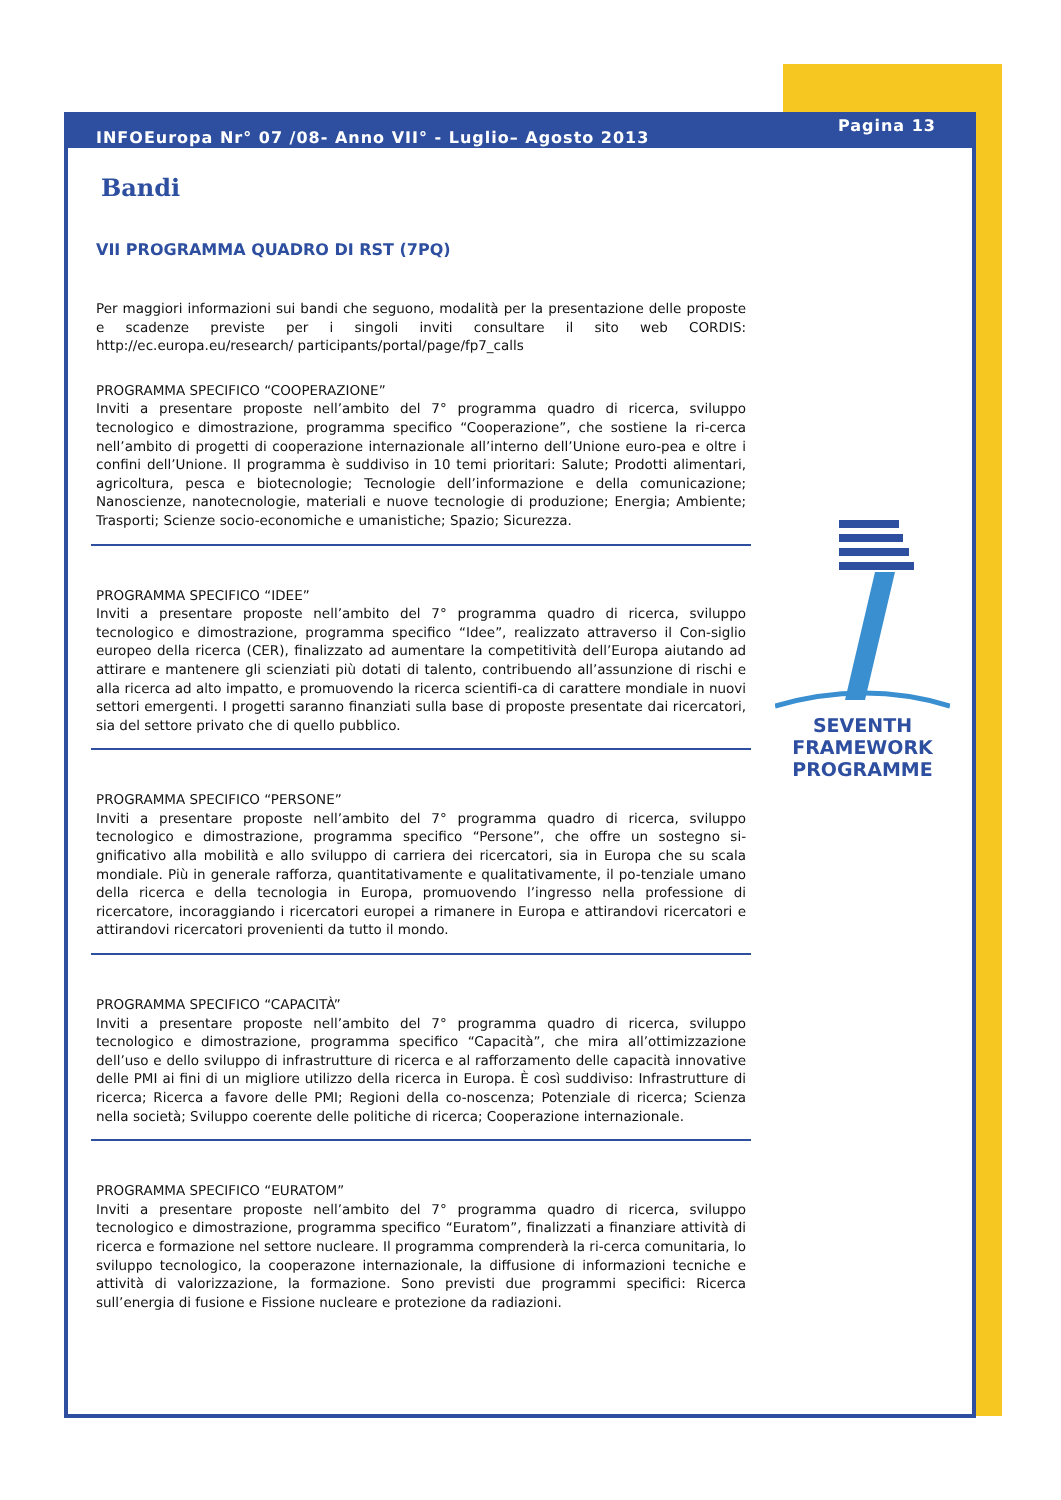SEVENTH FRAMEWORK
PROGRAMME
INFOEuropa Nr° 07 /08- Anno VII° - Luglio– Agosto 2013 Pagina 13
Bandi
VII PROGRAMMA QUADRO DI RST (7PQ)
Per maggiori informazioni sui bandi che seguono, modalità per la presentazione delle proposte e scadenze previste per i singoli inviti consultare il sito web CORDIS: http://ec.europa.eu/research/ participants/portal/page/fp7_calls
PROGRAMMA SPECIFICO “COOPERAZIONE”
Inviti a presentare proposte nell’ambito del 7° programma quadro di ricerca, sviluppo tecnologico e dimostrazione, programma specifico “Cooperazione”, che sostiene la ri-cerca nell’ambito di progetti di cooperazione internazionale all’interno dell’Unione euro-pea e oltre i confini dell’Unione. Il programma è suddiviso in 10 temi prioritari: Salute; Prodotti alimentari, agricoltura, pesca e biotecnologie; Tecnologie dell’informazione e della comunicazione; Nanoscienze, nanotecnologie, materiali e nuove tecnologie di produzione; Energia; Ambiente; Trasporti; Scienze socio-economiche e umanistiche; Spazio; Sicurezza.
PROGRAMMA SPECIFICO “IDEE”
Inviti a presentare proposte nell’ambito del 7° programma quadro di ricerca, sviluppo tecnologico e dimostrazione, programma specifico “Idee”, realizzato attraverso il Con-siglio europeo della ricerca (CER), finalizzato ad aumentare la competitività dell’Europa aiutando ad attirare e mantenere gli scienziati più dotati di talento, contribuendo all’assunzione di rischi e alla ricerca ad alto impatto, e promuovendo la ricerca scientifi-ca di carattere mondiale in nuovi settori emergenti. I progetti saranno finanziati sulla base di proposte presentate dai ricercatori, sia del settore privato che di quello pubblico.
PROGRAMMA SPECIFICO “PERSONE”
Inviti a presentare proposte nell’ambito del 7° programma quadro di ricerca, sviluppo tecnologico e dimostrazione, programma specifico “Persone”, che offre un sostegno si-gnificativo alla mobilità e allo sviluppo di carriera dei ricercatori, sia in Europa che su scala mondiale. Più in generale rafforza, quantitativamente e qualitativamente, il po-tenziale umano della ricerca e della tecnologia in Europa, promuovendo l’ingresso nella professione di ricercatore, incoraggiando i ricercatori europei a rimanere in Europa e attirandovi ricercatori e attirandovi ricercatori provenienti da tutto il mondo.
PROGRAMMA SPECIFICO “CAPACITÀ”
Inviti a presentare proposte nell’ambito del 7° programma quadro di ricerca, sviluppo tecnologico e dimostrazione, programma specifico “Capacità”, che mira all’ottimizzazione dell’uso e dello sviluppo di infrastrutture di ricerca e al rafforzamento delle capacità innovative delle PMI ai fini di un migliore utilizzo della ricerca in Europa. È così suddiviso: Infrastrutture di ricerca; Ricerca a favore delle PMI; Regioni della co-noscenza; Potenziale di ricerca; Scienza nella società; Sviluppo coerente delle politiche di ricerca; Cooperazione internazionale.
PROGRAMMA SPECIFICO “EURATOM”
Inviti a presentare proposte nell’ambito del 7° programma quadro di ricerca, sviluppo tecnologico e dimostrazione, programma specifico “Euratom”, finalizzati a finanziare attività di ricerca e formazione nel settore nucleare. Il programma comprenderà la ri-cerca comunitaria, lo sviluppo tecnologico, la cooperazone internazionale, la diffusione di informazioni tecniche e attività di valorizzazione, la formazione. Sono previsti due programmi specifici: Ricerca sull’energia di fusione e Fissione nucleare e protezione da radiazioni.